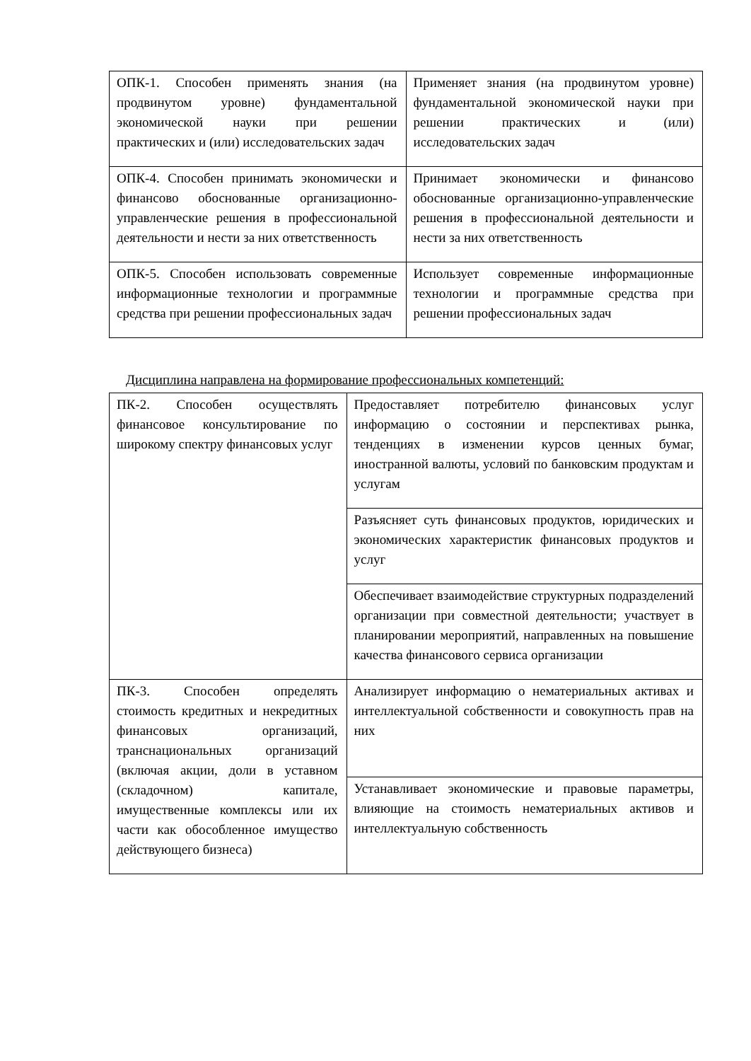| ОПК-1. Способен применять знания (на продвинутом уровне) фундаментальной экономической науки при решении практических и (или) исследовательских задач | Применяет знания (на продвинутом уровне) фундаментальной экономической науки при решении практических и (или) исследовательских задач |
| ОПК-4. Способен принимать экономически и финансово обоснованные организационно-управленческие решения в профессиональной деятельности и нести за них ответственность | Принимает экономически и финансово обоснованные организационно-управленческие решения в профессиональной деятельности и нести за них ответственность |
| ОПК-5. Способен использовать современные информационные технологии и программные средства при решении профессиональных задач | Использует современные информационные технологии и программные средства при решении профессиональных задач |
Дисциплина направлена на формирование профессиональных компетенций:
| ПК-2. Способен осуществлять финансовое консультирование по широкому спектру финансовых услуг | Предоставляет потребителю финансовых услуг информацию о состоянии и перспективах рынка, тенденциях в изменении курсов ценных бумаг, иностранной валюты, условий по банковским продуктам и услугам |
| | Разъясняет суть финансовых продуктов, юридических и экономических характеристик финансовых продуктов и услуг |
| | Обеспечивает взаимодействие структурных подразделений организации при совместной деятельности; участвует в планировании мероприятий, направленных на повышение качества финансового сервиса организации |
| ПК-3. Способен определять стоимость кредитных и некредитных финансовых организаций, транснациональных организаций (включая акции, доли в уставном (складочном) капитале, имущественные комплексы или их части как обособленное имущество действующего бизнеса) | Анализирует информацию о нематериальных активах и интеллектуальной собственности и совокупность прав на них |
| | Устанавливает экономические и правовые параметры, влияющие на стоимость нематериальных активов и интеллектуальную собственность |